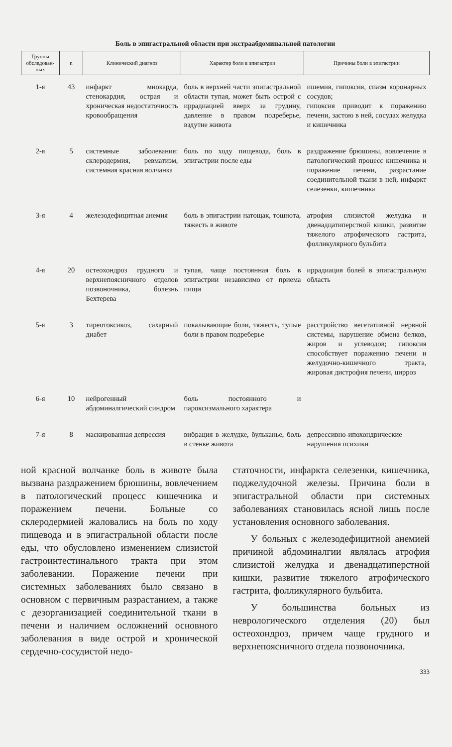Боль в эпигастральной области при экстраабдоминальной патологии
| Группы обследован-ных | n | Клинический диагноз | Характер боли в эпигастрии | Причины боли в эпигастрии |
| --- | --- | --- | --- | --- |
| 1-я | 43 | инфаркт миокарда, стенокардия, острая и хроническая недостаточность кровообращения | боль в верхней части эпигастральной области тупая, может быть острой с иррадиацией вверх за грудину, давление в правом подреберье, вздутие живота | ишемия, гипоксия, спазм коронарных сосудов; гипоксия приводит к поражению печени, застою в ней, сосудах желудка и кишечника |
| 2-я | 5 | системные заболевания: склеродермия, ревматизм, системная красная волчанка | боль по ходу пищевода, боль в эпигастрии после еды | раздражение брюшины, вовлечение в патологический процесс кишечника и поражение печени, разрастание соединительной ткани в ней, инфаркт селезенки, кишечника |
| 3-я | 4 | железодефицитная анемия | боль в эпигастрии натощак, тошнота, тяжесть в животе | атрофия слизистой желудка и двенадцатиперстной кишки, развитие тяжелого атрофического гастрита, фолликулярного бульбита |
| 4-я | 20 | остеохондроз грудного и верхнепоясничного отделов позвоночника, болезнь Бехтерева | тупая, чаще постоянная боль в эпигастрии независимо от приема пищи | иррадиация болей в эпигастральную область |
| 5-я | 3 | тиреотоксикоз, сахарный диабет | покалывающие боли, тяжесть, тупые боли в правом подреберье | расстройство вегетативной нервной системы, нарушение обмена белков, жиров и углеводов; гипоксия способствует поражению печени и желудочно-кишечного тракта, жировая дистрофия печени, цирроз |
| 6-я | 10 | нейрогенный абдоминалгический синдром | боль постоянного и пароксизмального характера | |
| 7-я | 8 | маскированная депрессия | вибрация в желудке, бульканье, боль в стенке живота | депрессивно-ипохондрические нарушения психики |
ной красной волчанке боль в животе была вызвана раздражением брюшины, вовлечением в патологический процесс кишечника и поражением печени. Больные со склеродермией жаловались на боль по ходу пищевода и в эпигастральной области после еды, что обусловлено изменением слизистой гастроинтестинального тракта при этом заболевании. Поражение печени при системных заболеваниях было связано в основном с первичным разрастанием, а также с дезорганизацией соединительной ткани в печени и наличием осложнений основного заболевания в виде острой и хронической сердечно-сосудистой недо-
статочности, инфаркта селезенки, кишечника, поджелудочной железы. Причина боли в эпигастральной области при системных заболеваниях становилась ясной лишь после установления основного заболевания.
У больных с железодефицитной анемией причиной абдоминалгии являлась атрофия слизистой желудка и двенадцатиперстной кишки, развитие тяжелого атрофического гастрита, фолликулярного бульбита.
У большинства больных из неврологического отделения (20) был остеохондроз, причем чаще грудного и верхнепоясничного отдела позвоночника.
333